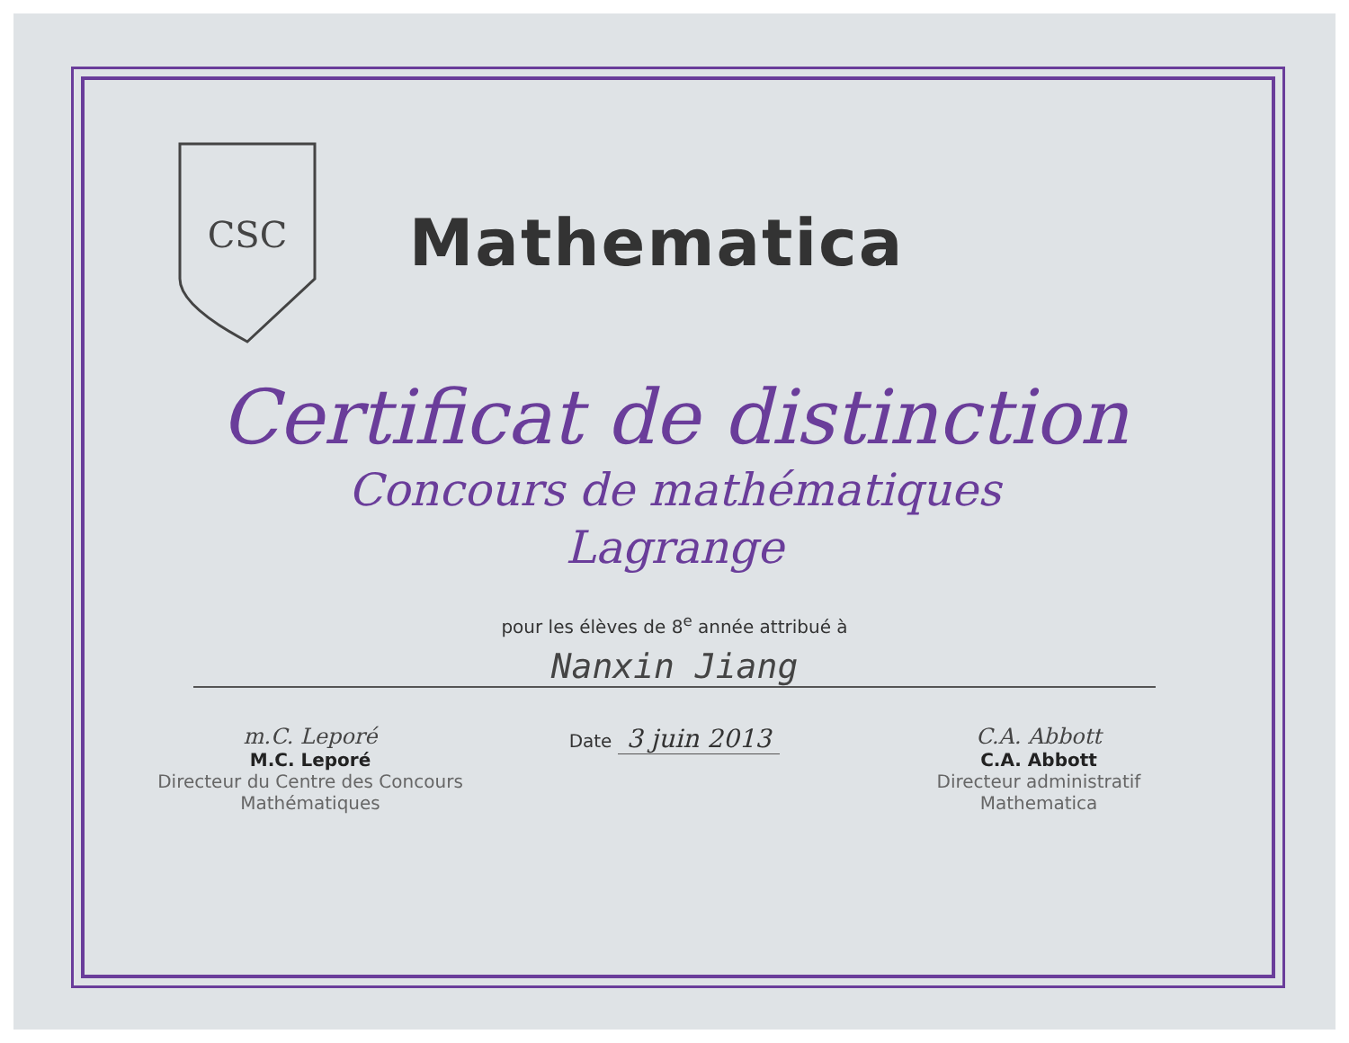CSC
Mathematica
Certificat de distinction
Concours de mathématiques
Lagrange
pour les élèves de 8<sup>e</sup> année attribué à
Nanxin Jiang
m.C. Leporé
M.C. Leporé
Directeur du Centre des Concours Mathématiques
Date 3 juin 2013
C.A. Abbott
C.A. Abbott
Directeur administratif Mathematica